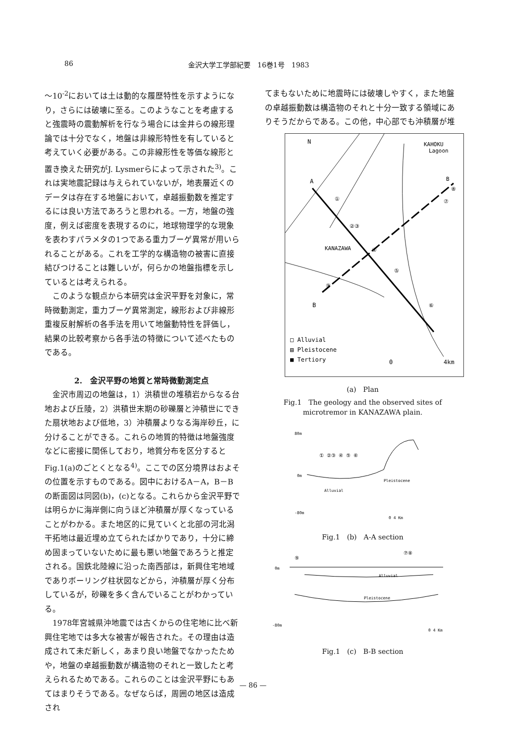86 金沢大学工学部紀要　16巻1号　1983
～10<sup>-2</sup>においては土は動的な履歴特性を示すようになり，さらには破壊に至る。このようなことを考慮すると強震時の震動解析を行なう場合には金井らの線形理論では十分でなく，地盤は非線形特性を有していると考えていく必要がある。この非線形性を等価な線形と置き換えた研究がJ. Lysmerらによって示された<sup>3)</sup>。これは実地震記録は与えられていないが，地表層近くのデータは存在する地盤において，卓越振動数を推定するには良い方法であろうと思われる。一方，地盤の強度，例えば密度を表現するのに，地球物理学的な現象を表わすパラメタの1つである重力ブーゲ異常が用いられることがある。これを工学的な構造物の被害に直接結びつけることは難しいが，何らかの地盤指標を示しているとは考えられる。
　このような観点から本研究は金沢平野を対象に，常時微動測定，重力ブーゲ異常測定，線形および非線形重複反射解析の各手法を用いて地盤動特性を評価し，結果の比較考察から各手法の特徴について述べたものである。
2.　金沢平野の地質と常時微動測定点
　金沢市周辺の地盤は，1）洪積世の堆積岩からなる台地および丘陵，2）洪積世末期の砂礫層と沖積世にできた扇状地および低地，3）沖積層よりなる海岸砂丘，に分けることができる。これらの地質的特徴は地盤強度などに密接に関係しており，地質分布を区分するとFig.1(a)のごとくとなる<sup>4)</sup>。ここでの区分境界はおよその位置を示すものである。図中におけるA－A，B－Bの断面図は同図(b)，(c)となる。これらから金沢平野では明らかに海岸側に向うほど沖積層が厚くなっていることがわかる。また地区的に見ていくと北部の河北潟干拓地は最近埋め立てられたばかりであり，十分に締め固まっていないために最も悪い地盤であろうと推定される。国鉄北陸線に沿った南西部は，新興住宅地域でありボーリング柱状図などから，沖積層が厚く分布しているが，砂礫を多く含んでいることがわかっている。
　1978年宮城県沖地震では古くからの住宅地に比べ新興住宅地では多大な被害が報告された。その理由は造成されて未だ新しく，あまり良い地盤でなかったためや，地盤の卓越振動数が構造物のそれと一致したと考えられるためである。これらのことは金沢平野にもあてはまりそうである。なぜならば，周囲の地区は造成され
てまもないために地震時には破壊しやすく，また地盤の卓越振動数は構造物のそれと十分一致する領域にありそうだからである。この他，中心部でも沖積層が堆
N
A
B
KAHOKU
Lagoon
B
KANAZAWA
①
②③
④
⑤
⑥
⑦
⑧
⑨
□ Alluvial
▤ Pleistocene
■ Tertiory
0
4km
(a)　Plan
Fig.1　The geology and the observed sites of
microtremor in KANAZAWA plain.
80m
0m
-80m
Alluvial
Pleistocene
① ②③ ④ ⑤ ⑥
0 4 Km
Fig.1　(b)　A-A section
0m
-80m
Alluvial
Pleistocene
⑨
⑦⑧
0 4 Km
Fig.1　(c)　B-B section
— 86 —